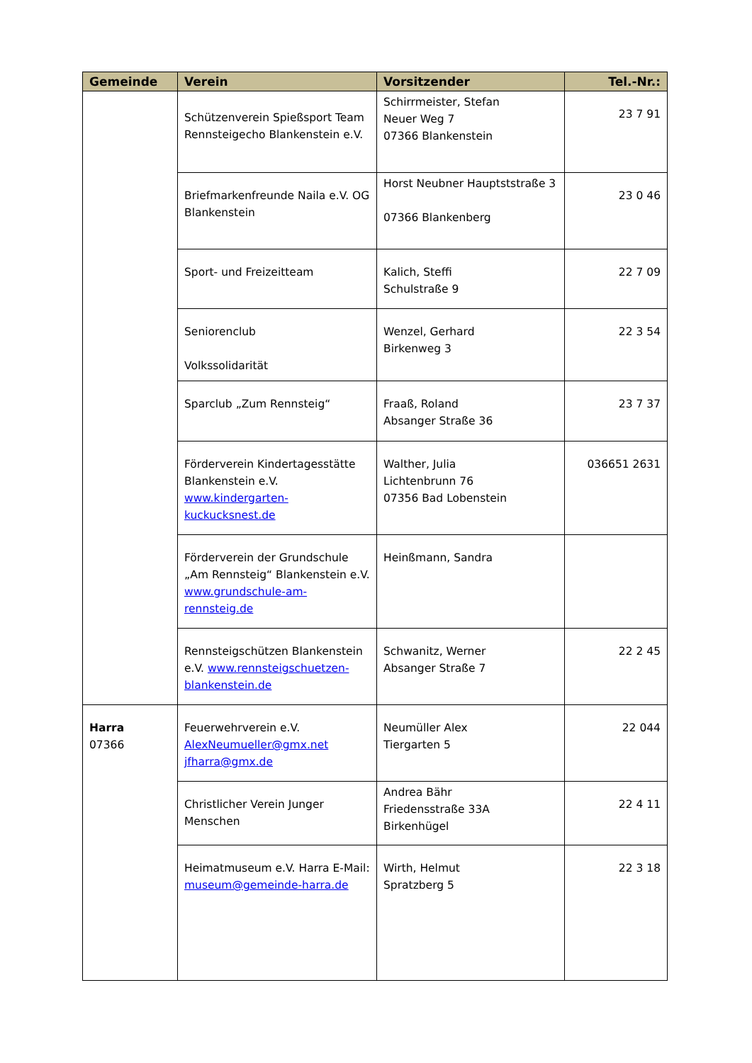| Gemeinde | Verein | Vorsitzender | Tel.-Nr.: |
| --- | --- | --- | --- |
| | Schützenverein Spießsport Team Rennsteigecho Blankenstein e.V. | Schirrmeister, Stefan Neuer Weg 7 07366 Blankenstein | 23 7 91 |
| | Briefmarkenfreunde Naila e.V. OG Blankenstein | Horst Neubner Hauptststraße 3 07366 Blankenberg | 23 0 46 |
| | Sport- und Freizeitteam | Kalich, Steffi Schulstraße 9 | 22 7 09 |
| | Seniorenclub Volkssolidarität | Wenzel, Gerhard Birkenweg 3 | 22 3 54 |
| | Sparclub „Zum Rennsteig“ | Fraaß, Roland Absanger Straße 36 | 23 7 37 |
| | Förderverein Kindertagesstätte Blankenstein e.V. www.kindergarten-kuckucksnest.de | Walther, Julia Lichtenbrunn 76 07356 Bad Lobenstein | 036651 2631 |
| | Förderverein der Grundschule „Am Rennsteig“ Blankenstein e.V. www.grundschule-am-rennsteig.de | Heinßmann, Sandra | |
| | Rennsteigschützen Blankenstein e.V. www.rennsteigschuetzen-blankenstein.de | Schwanitz, Werner Absanger Straße 7 | 22 2 45 |
| Harra 07366 | Feuerwehrverein e.V. AlexNeumueller@gmx.net jfharra@gmx.de | Neumüller Alex Tiergarten 5 | 22 044 |
| | Christlicher Verein Junger Menschen | Andrea Bähr Friedensstraße 33A Birkenhügel | 22 4 11 |
| | Heimatmuseum e.V. Harra E-Mail: museum@gemeinde-harra.de | Wirth, Helmut Spratzberg 5 | 22 3 18 |